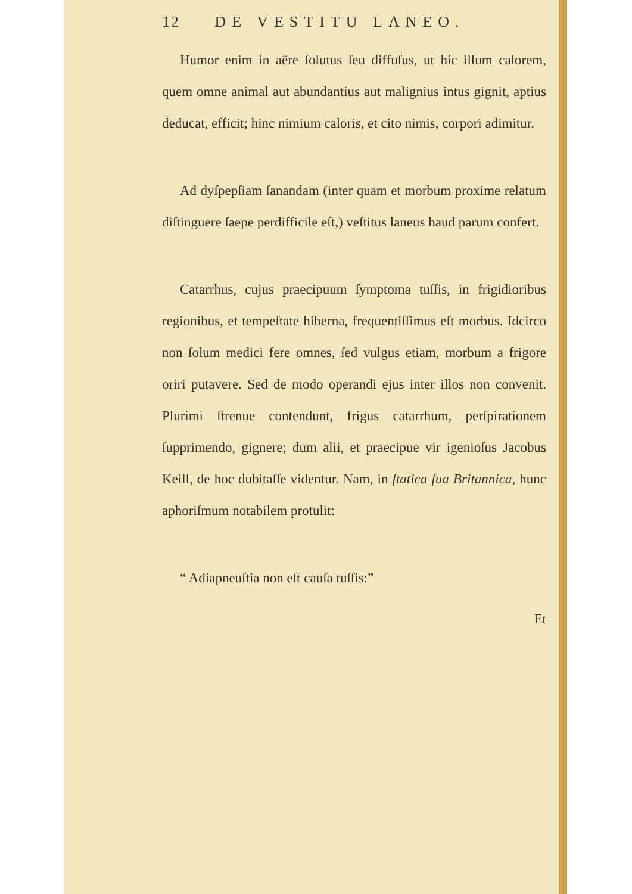12 DE VESTITU LANEO.
Humor enim in aëre ſolutus ſeu diffuſus, ut hic illum calorem, quem omne animal aut abundantius aut malignius intus gignit, aptius deducat, efficit; hinc nimium caloris, et cito nimis, corpori adimitur.
Ad dyſpepſiam ſanandam (inter quam et morbum proxime relatum diſtinguere ſaepe perdifficile eſt,) veſtitus laneus haud parum confert.
Catarrhus, cujus praecipuum ſymptoma tuſſis, in frigidioribus regionibus, et tempeſtate hiberna, frequentiſſimus eſt morbus. Idcirco non ſolum medici fere omnes, ſed vulgus etiam, morbum a frigore oriri putavere. Sed de modo operandi ejus inter illos non convenit. Plurimi ſtrenue contendunt, frigus catarrhum, perſpirationem ſupprimendo, gignere; dum alii, et praecipue vir igenioſus Jacobus Keill, de hoc dubitaſſe videntur. Nam, in ſtatica ſua Britannica, hunc aphoriſmum notabilem protulit:
“ Adiapneuſtia non eſt cauſa tuſſis:”
Et